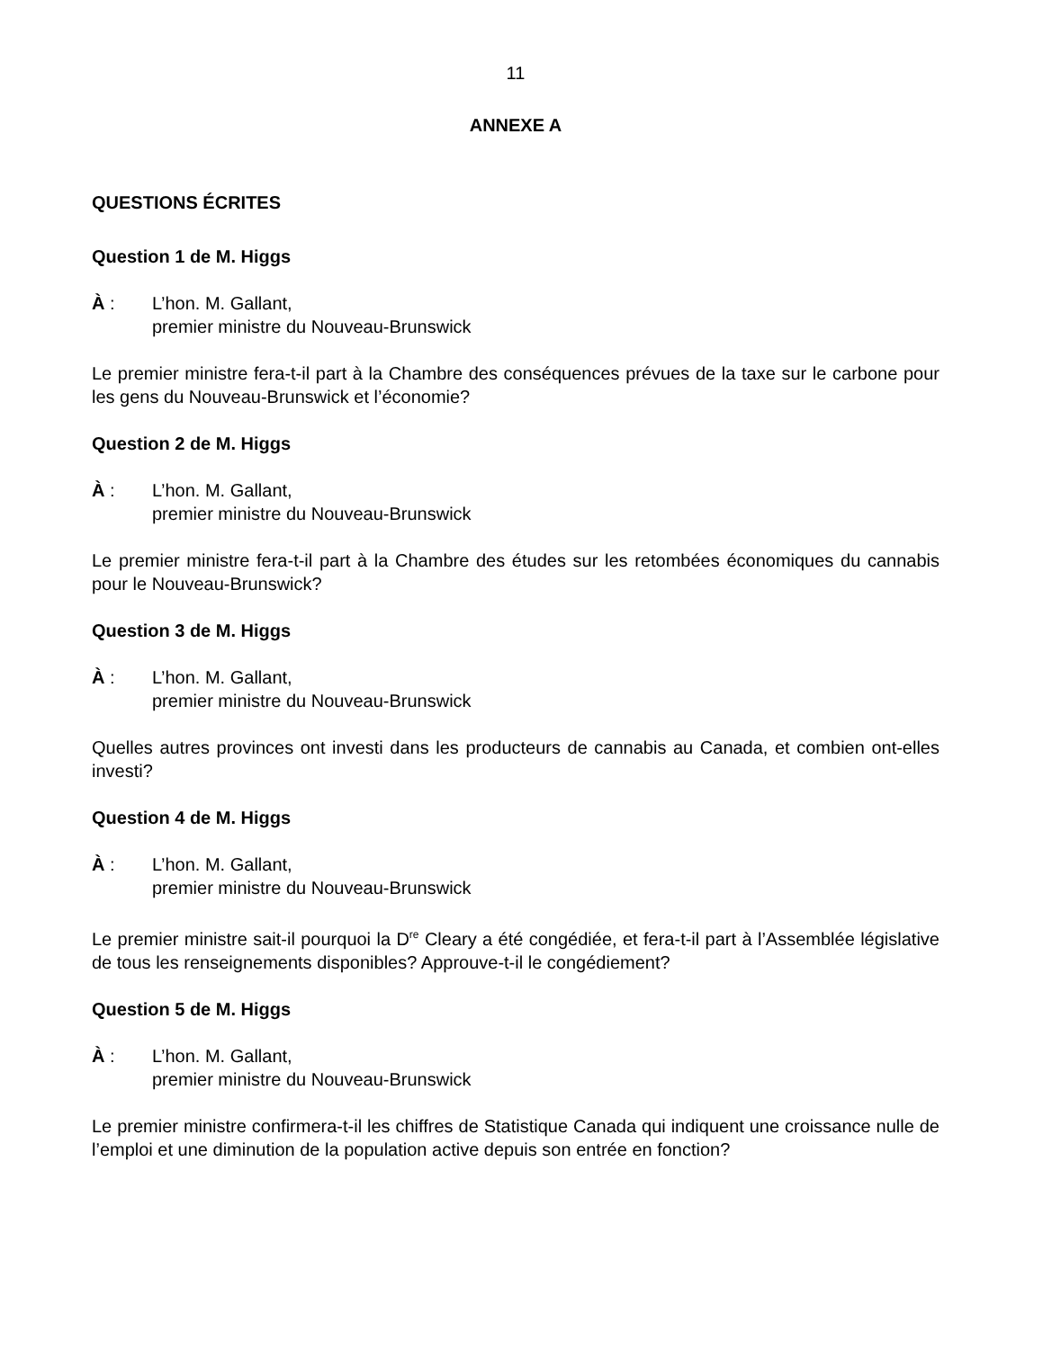11
ANNEXE A
QUESTIONS ÉCRITES
Question 1 de M. Higgs
À : L’hon. M. Gallant,
premier ministre du Nouveau-Brunswick
Le premier ministre fera-t-il part à la Chambre des conséquences prévues de la taxe sur le carbone pour les gens du Nouveau-Brunswick et l’économie?
Question 2 de M. Higgs
À : L’hon. M. Gallant,
premier ministre du Nouveau-Brunswick
Le premier ministre fera-t-il part à la Chambre des études sur les retombées économiques du cannabis pour le Nouveau-Brunswick?
Question 3 de M. Higgs
À : L’hon. M. Gallant,
premier ministre du Nouveau-Brunswick
Quelles autres provinces ont investi dans les producteurs de cannabis au Canada, et combien ont-elles investi?
Question 4 de M. Higgs
À : L’hon. M. Gallant,
premier ministre du Nouveau-Brunswick
Le premier ministre sait-il pourquoi la D<sup>re</sup> Cleary a été congédiée, et fera-t-il part à l’Assemblée législative de tous les renseignements disponibles? Approuve-t-il le congédiement?
Question 5 de M. Higgs
À : L’hon. M. Gallant,
premier ministre du Nouveau-Brunswick
Le premier ministre confirmera-t-il les chiffres de Statistique Canada qui indiquent une croissance nulle de l’emploi et une diminution de la population active depuis son entrée en fonction?